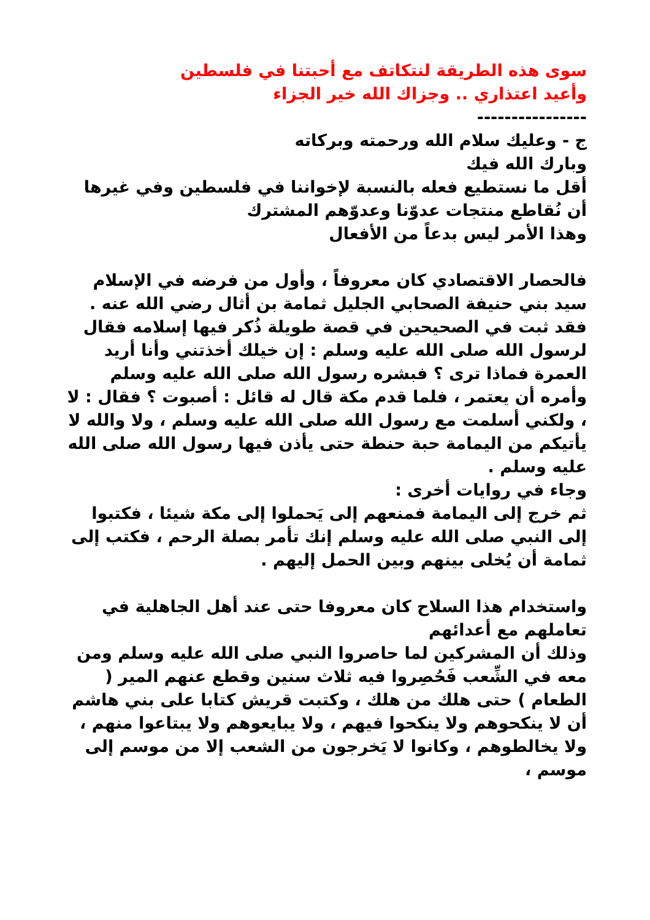سوى هذه الطريقة لنتكاتف مع أحبتنا في فلسطين
وأعيد اعتذاري .. وجزاك الله خير الجزاء
----------------
ج - وعليك سلام الله ورحمته وبركاته
وبارك الله فيك
أقل ما نستطيع فعله بالنسبة لإخواننا في فلسطين وفي غيرها أن نُقاطع منتجات عدوّنا وعدوّهم المشترك
وهذا الأمر ليس بدعاً من الأفعال
فالحصار الاقتصادي كان معروفاً ، وأول من فرضه في الإسلام سيد بني حنيفة الصحابي الجليل ثمامة بن أثال رضي الله عنه .
فقد ثبت في الصحيحين في قصة طويلة ذُكر فيها إسلامه فقال لرسول الله صلى الله عليه وسلم : إن خيلك أخذتني وأنا أريد العمرة فماذا ترى ؟ فبشره رسول الله صلى الله عليه وسلم وأمره أن يعتمر ، فلما قدم مكة قال له قائل : أصبوت ؟ فقال : لا ، ولكني أسلمت مع رسول الله صلى الله عليه وسلم ، ولا والله لا يأتيكم من اليمامة حبة حنطة حتى يأذن فيها رسول الله صلى الله عليه وسلم .
وجاء في روايات أخرى :
ثم خرج إلى اليمامة فمنعهم إلى يَحملوا إلى مكة شيئا ، فكتبوا إلى النبي صلى الله عليه وسلم إنك تأمر بصلة الرحم ، فكتب إلى ثمامة أن يُخلى بينهم وبين الحمل إليهم .
واستخدام هذا السلاح كان معروفا حتى عند أهل الجاهلية في تعاملهم مع أعدائهم
وذلك أن المشركين لما حاصروا النبي صلى الله عليه وسلم ومن معه في الشِّعب فَحُصِروا فيه ثلاث سنين وقطع عنهم المير ( الطعام ) حتى هلك من هلك ، وكتبت قريش كتابا على بني هاشم أن لا ينكحوهم ولا ينكحوا فيهم ، ولا يبايعوهم ولا يبتاعوا منهم ، ولا يخالطوهم ، وكانوا لا يَخرجون من الشعب إلا من موسم إلى موسم ،